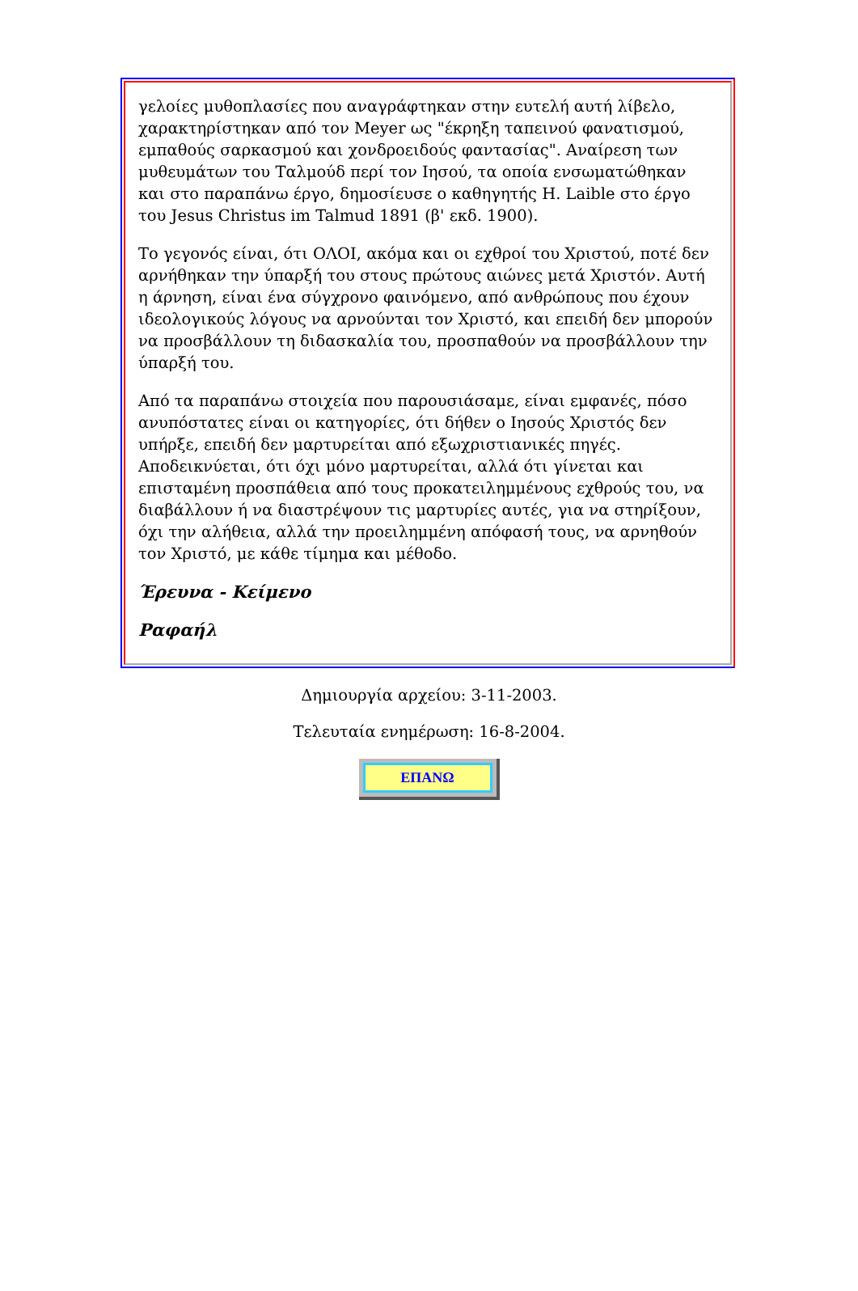γελοίες μυθοπλασίες που αναγράφτηκαν στην ευτελή αυτή λίβελο, χαρακτηρίστηκαν από τον Meyer ως "έκρηξη ταπεινού φανατισμού, εμπαθούς σαρκασμού και χονδροειδούς φαντασίας". Αναίρεση των μυθευμάτων του Ταλμούδ περί τον Ιησού, τα οποία ενσωματώθηκαν και στο παραπάνω έργο, δημοσίευσε ο καθηγητής H. Laible στο έργο του Jesus Christus im Talmud 1891 (β' εκδ. 1900).
Το γεγονός είναι, ότι ΟΛΟΙ, ακόμα και οι εχθροί του Χριστού, ποτέ δεν αρνήθηκαν την ύπαρξή του στους πρώτους αιώνες μετά Χριστόν. Αυτή η άρνηση, είναι ένα σύγχρονο φαινόμενο, από ανθρώπους που έχουν ιδεολογικούς λόγους να αρνούνται τον Χριστό, και επειδή δεν μπορούν να προσβάλλουν τη διδασκαλία του, προσπαθούν να προσβάλλουν την ύπαρξή του.
Από τα παραπάνω στοιχεία που παρουσιάσαμε, είναι εμφανές, πόσο ανυπόστατες είναι οι κατηγορίες, ότι δήθεν ο Ιησούς Χριστός δεν υπήρξε, επειδή δεν μαρτυρείται από εξωχριστιανικές πηγές. Αποδεικνύεται, ότι όχι μόνο μαρτυρείται, αλλά ότι γίνεται και επισταμένη προσπάθεια από τους προκατειλημμένους εχθρούς του, να διαβάλλουν ή να διαστρέψουν τις μαρτυρίες αυτές, για να στηρίξουν, όχι την αλήθεια, αλλά την προειλημμένη απόφασή τους, να αρνηθούν τον Χριστό, με κάθε τίμημα και μέθοδο.
Έρευνα - Κείμενο
Ραφαήλ
Δημιουργία αρχείου: 3-11-2003.
Τελευταία ενημέρωση: 16-8-2004.
ΕΠΑΝΩ